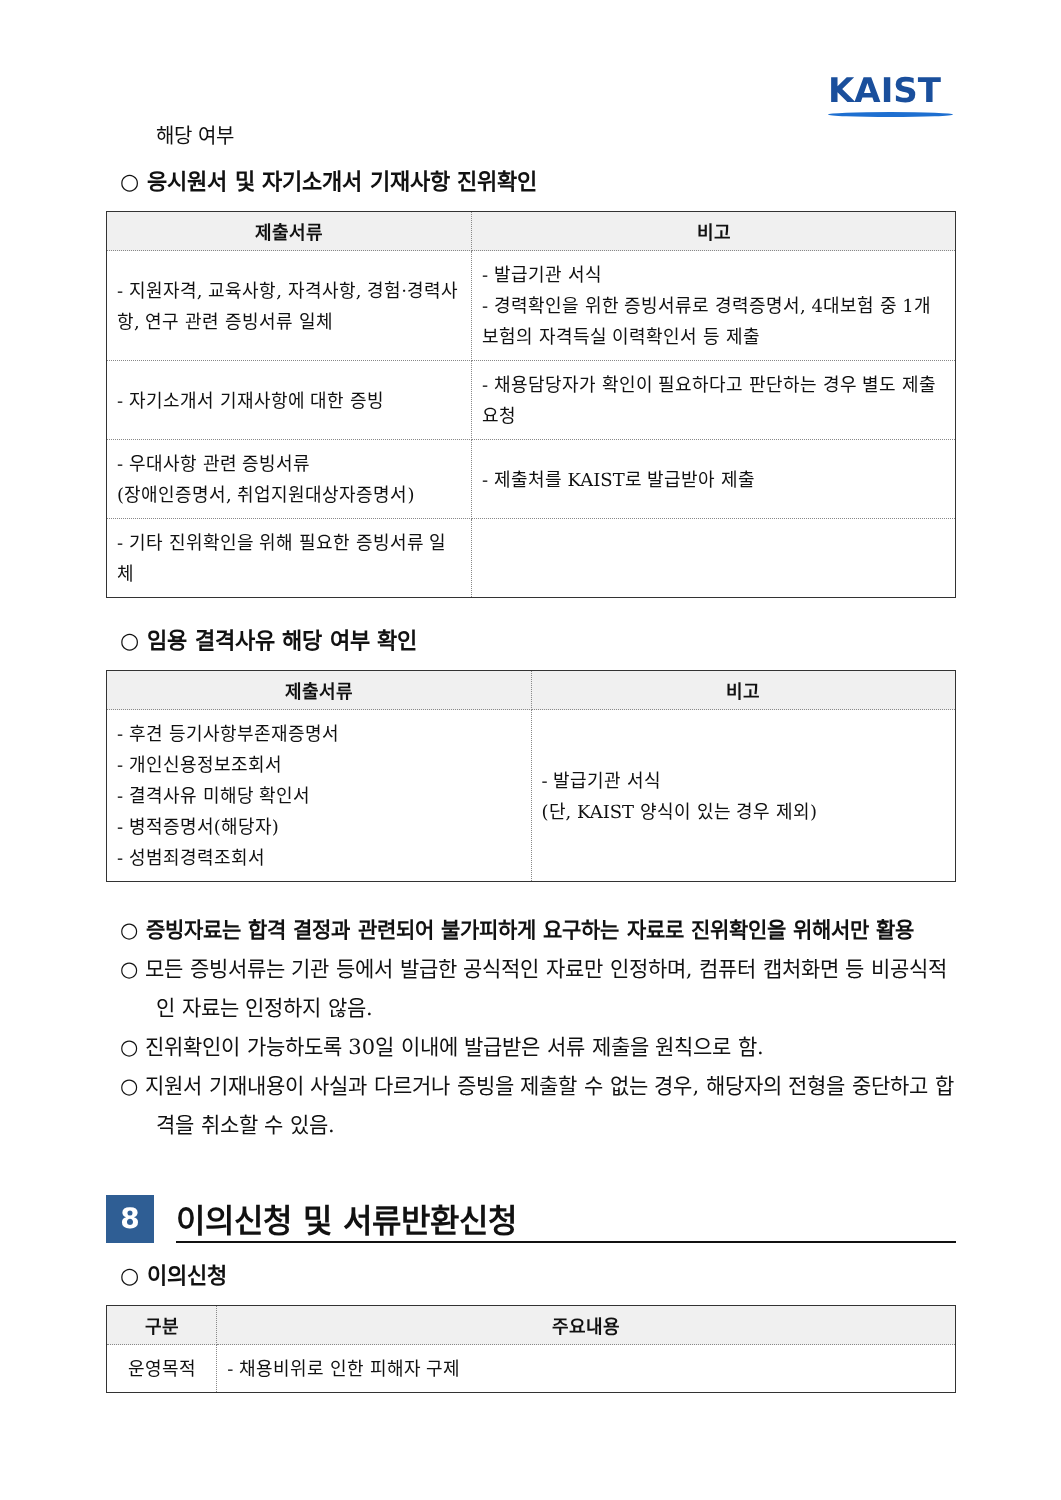KAIST
해당 여부
○ 응시원서 및 자기소개서 기재사항 진위확인
| 제출서류 | 비고 |
| --- | --- |
| - 지원자격, 교육사항, 자격사항, 경험·경력사항, 연구 관련 증빙서류 일체 | - 발급기관 서식 - 경력확인을 위한 증빙서류로 경력증명서, 4대보험 중 1개 보험의 자격득실 이력확인서 등 제출 |
| - 자기소개서 기재사항에 대한 증빙 | - 채용담당자가 확인이 필요하다고 판단하는 경우 별도 제출 요청 |
| - 우대사항 관련 증빙서류 (장애인증명서, 취업지원대상자증명서) | - 제출처를 KAIST로 발급받아 제출 |
| - 기타 진위확인을 위해 필요한 증빙서류 일체 | |
○ 임용 결격사유 해당 여부 확인
| 제출서류 | 비고 |
| --- | --- |
| - 후견 등기사항부존재증명서 - 개인신용정보조회서 - 결격사유 미해당 확인서 - 병적증명서(해당자) - 성범죄경력조회서 | - 발급기관 서식 (단, KAIST 양식이 있는 경우 제외) |
○ 증빙자료는 합격 결정과 관련되어 불가피하게 요구하는 자료로 진위확인을 위해서만 활용
○ 모든 증빙서류는 기관 등에서 발급한 공식적인 자료만 인정하며, 컴퓨터 캡처화면 등 비공식적인 자료는 인정하지 않음.
○ 진위확인이 가능하도록 30일 이내에 발급받은 서류 제출을 원칙으로 함.
○ 지원서 기재내용이 사실과 다르거나 증빙을 제출할 수 없는 경우, 해당자의 전형을 중단하고 합격을 취소할 수 있음.
8
이의신청 및 서류반환신청
○ 이의신청
| 구분 | 주요내용 |
| --- | --- |
| 운영목적 | - 채용비위로 인한 피해자 구제 |